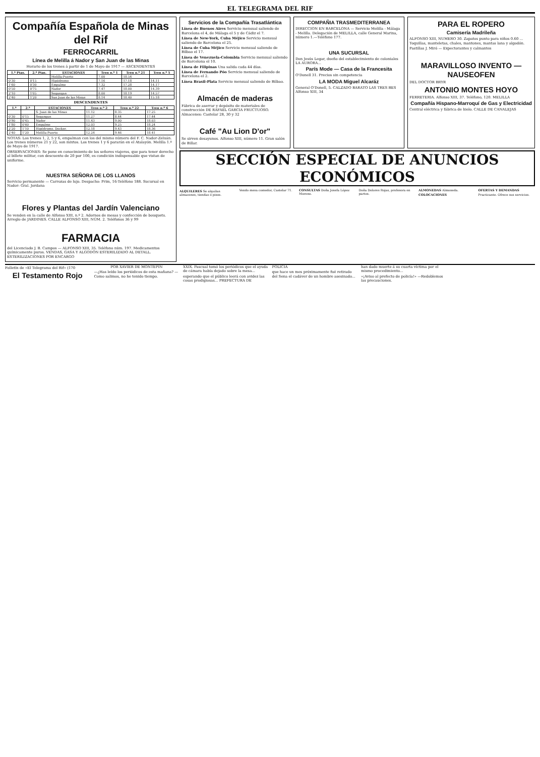EL TELEGRAMA DEL RIF
Compañía Española de Minas del Rif
FERROCARRIL
Línea de Melilla á Nador y San Juan de las Minas
Horario de los trenes á partir de 1 de Mayo de 1917 — ASCENDENTES
| 1.ª Ptas. | 2.ª Ptas. | ESTACIONES | Tren n.º 1 | Tren n.º 21 | Tren n.º 5 |
| --- | --- | --- | --- | --- | --- |
| | | Melilla-Puerto | 7.00 | 18.54 | |
| 0'30 | 0'15 | Hipódromo | 7.16 | 17.18 | 14.11 |
| 1'60 | 0'30 | Empalme | 7.32 | 17.28 | 14.17 |
| 0'50 | 0'75 | Nador | 7.47 | 18.00 | 14.39 |
| 2'10 | 1'05 | Segangan | 8.00 | 18.19 | 14.57 |
| 2'40 | 1'20 | San Juan de las Minas | 8.14 | 18.40 | 15.18 |
DESCENDENTES
| 1.ª | 2.ª | ESTACIONES | Tren n.º 2 | Tren n.º 22 | Tren n.º 6 |
| --- | --- | --- | --- | --- | --- |
| | | S. Juan de las Minas | 11.12 | 8.35 | 17.25 |
| 0'30 | 0'15 | Segangan | 11.27 | 8.44 | 17.44 |
| 0'90 | 0'45 | Nador | 11.43 | 9.00 | 18.03 |
| 1'80 | 0'60 | Empalme | 12.03 | 9.25 | 18.24 |
| 2'20 | 1'10 | Hipódromo. Docker. | 12.18 | 9.43 | 18.36 |
| 2'40 | 1'20 | Melilla-Puerto | 12.24 | 9.46 | 18.41 |
NOTAS: Los trenes 1, 2, 5 y 6, empalman con los del mismo número del F. C. Nador-Zeluán. Los trenes números 21 y 22, son mixtos. Los trenes 1 y 6 pararán en el Atalayón. Melilla 1.º de Mayo de 1917.
OBSERVACIONES: Se pone en conocimiento de los señores viajeros, que para tener derecho al billete militar, con descuento de 20 por 100, es condición indispensable que vistan de uniforme.
NUESTRA SEÑORA DE LOS LLANOS
Servicio permanente — Carrozas de lujo. Despacho: Prim, 16-Teléfono 188. Sucursal en Nador: Gral. Jordana
Flores y Plantas del Jardín Valenciano
Se venden en la calle de Alfonso XIII, n.º 2. Adornos de mesas y confección de bouquets. Arreglo de JARDINES. CALLE ALFONSO XIII, NÚM. 2. Teléfonos 36 y 99
FARMACIA
del Licenciado J. B. Campos — ALFONSO XIII, 35. Teléfono núm. 197. Medicamentos químicamente puros. VENDAS, GASA Y ALGODÓN ESTERILIZADO AL DETALL. ESTERILIZACIONES POR ENCARGO
Servicios de la Compañía Trasatlántica
Línea de Buenos Aires Servicio mensual saliendo de Barcelona el 4, de Málaga el 5 y de Cádiz el 7.
Línea de New-York, Cuba Méjico Servicio mensual saliendo de Barcelona el 25.
Línea de Cuba Méjico Servicio mensual saliendo de Bilbao el 17.
Línea de Venezuela-Colombia Servicio mensual saliendo de Barcelona el 10.
Línea de Filipinas Una salida cada 44 días.
Línea de Fernando Póo Servicio mensual saliendo de Barcelona el 2.
Línea Brasil-Plata Servicio mensual saliendo de Bilbao.
Almacén de maderas
Fábrica de aserrar y depósito de materiales de construcción DE RAFAEL GARCIA FRUCTUOSO. Almacenes: Castelar 28, 30 y 32
Café "Au Lion D'or"
Se sirven desayunos. Alfonso XIII, número 11. Gran salón de Billar.
COMPAÑIA TRASMEDITERRANEA
DIRECCION EN BARCELONA — Servicio Melilla - Málaga - Melilla. Delegación de MELILLA, calle General Marina, número 1.—Teléfono 177.
UNA SUCURSAL
Don Jesús Legar, dueño del establecimiento de coloniales LA AURORA...
París Mode — Casa de la Francesita
O'Donell 31. Precios sin competencia
LA MODA Miguel Alcaráz
General O'Donell, 5. CALZADO BARATO LAS TRES BES Alfonso XIII, 34
PARA EL ROPERO
Camisería Madrileña
ALFONSO XIII, NUMERO 30. Zapatos punto para niños 0.60 ... Toquillas, manteletas, chales, mantones, mantas lana y algodón.
Pastillas J. Miró — Expectorantes y calmantes
MARAVILLOSO INVENTO — NAUSEOFEN
DEL DOCTOR BRYR
ANTONIO MONTES HOYO
FERRETERIA. Alfonso XIII, 37. Teléfono, 120. MELILLA
Compañía Hispano-Marroquí de Gas y Electricidad
Central eléctrica y fábrica de hielo. CALLE DE CANALEJAS
SECCIÓN ESPECIAL DE ANUNCIOS ECONÓMICOS
ALQUILERES Se alquilan almacenes, tiendas ó pisos.
Vendo mesa comedor, Castelar 71.
CONSULTAS Doña Josefa López Moreno.
Doña Dolores Rojas, profesora en partos.
ALMONEDAS Almoneda.
COLOCACIONES
OFERTAS Y DEMANDAS
Practicante. Ofrece sus servicios.
Folletín de «El Telegrama del Rif» (170
El Testamento Rojo
POR XAVIER DE MONTEPIN
—¿Has leído los periódicos de esta mañana? —Como salimos, no he tenido tiempo.
XXIX. Pascual tomó los periódicos que el ayuda de cámara había dejado sobre la mesa...
esperando que el público leerá con avidez las cosas prodigiosas... PREFECTURA DE POLICIA
que hace un mes próximamente fué retirado del Sena el cadáver de un hombre asesinado...
han dado muerte á su cuarta víctima por el mismo procedimiento...
»¡Aviso al prefecto de policía!» —Redoblemos las precauciones.